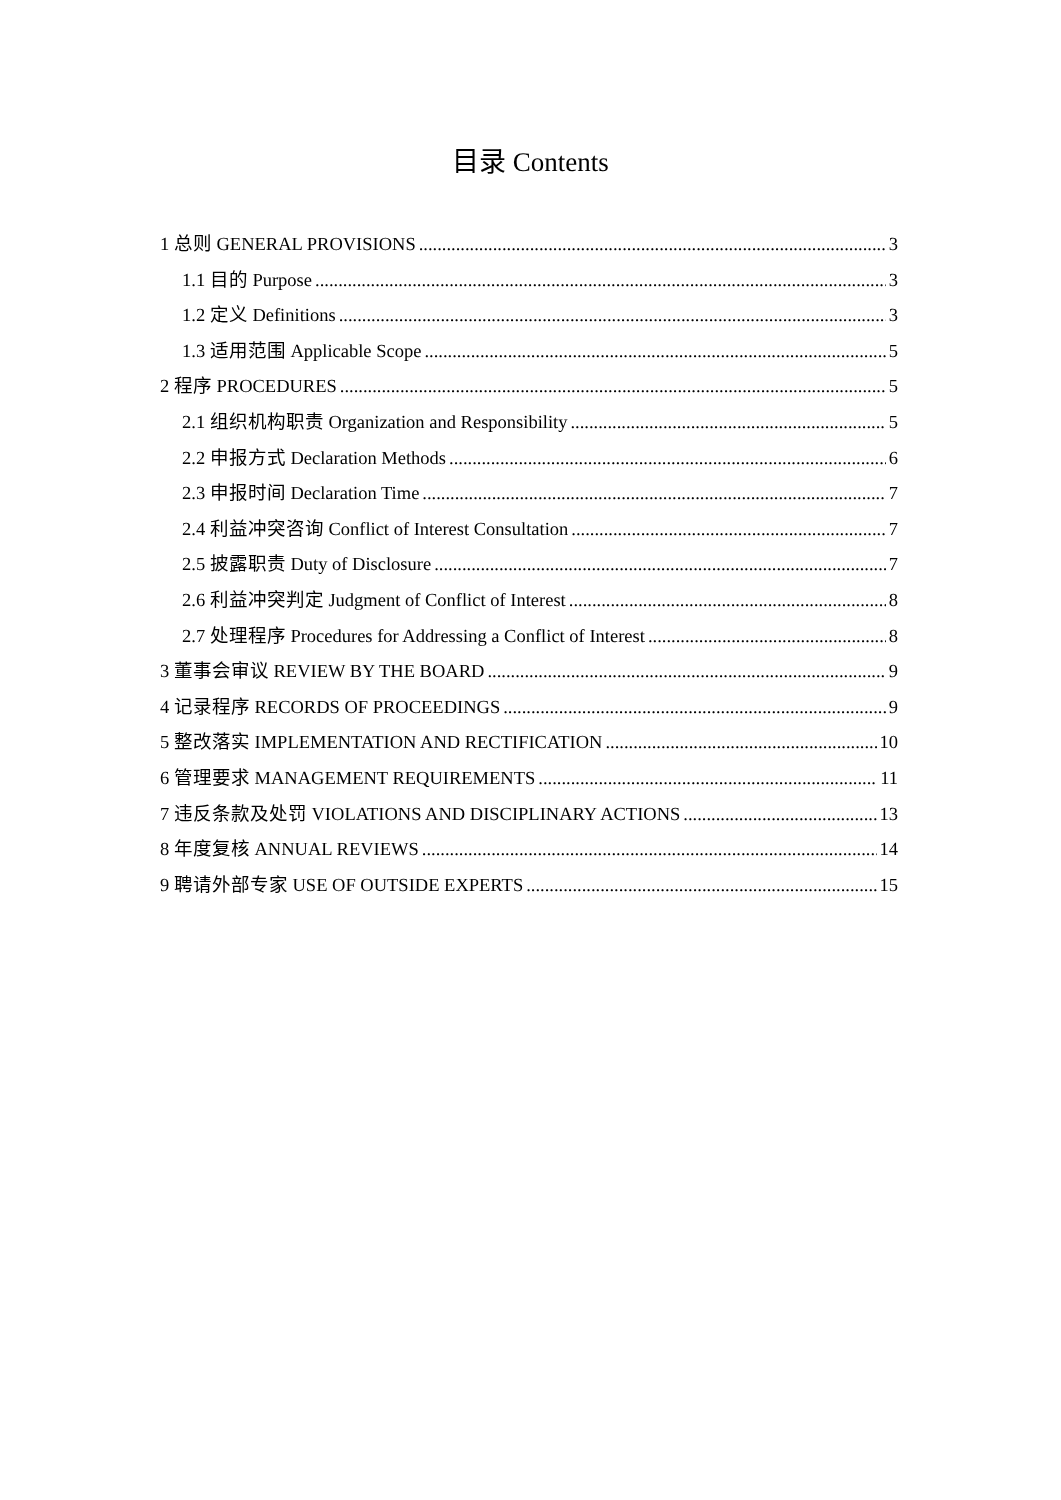目录 Contents
1 总则 GENERAL PROVISIONS 3
1.1 目的 Purpose 3
1.2 定义 Definitions 3
1.3 适用范围 Applicable Scope 5
2 程序 PROCEDURES 5
2.1 组织机构职责 Organization and Responsibility 5
2.2 申报方式 Declaration Methods 6
2.3 申报时间 Declaration Time 7
2.4 利益冲突咨询 Conflict of Interest Consultation 7
2.5 披露职责 Duty of Disclosure 7
2.6 利益冲突判定 Judgment of Conflict of Interest 8
2.7 处理程序 Procedures for Addressing a Conflict of Interest 8
3 董事会审议 REVIEW BY THE BOARD 9
4 记录程序 RECORDS OF PROCEEDINGS 9
5 整改落实 IMPLEMENTATION AND RECTIFICATION 10
6 管理要求 MANAGEMENT REQUIREMENTS 11
7 违反条款及处罚 VIOLATIONS AND DISCIPLINARY ACTIONS 13
8 年度复核 ANNUAL REVIEWS 14
9 聘请外部专家 USE OF OUTSIDE EXPERTS 15